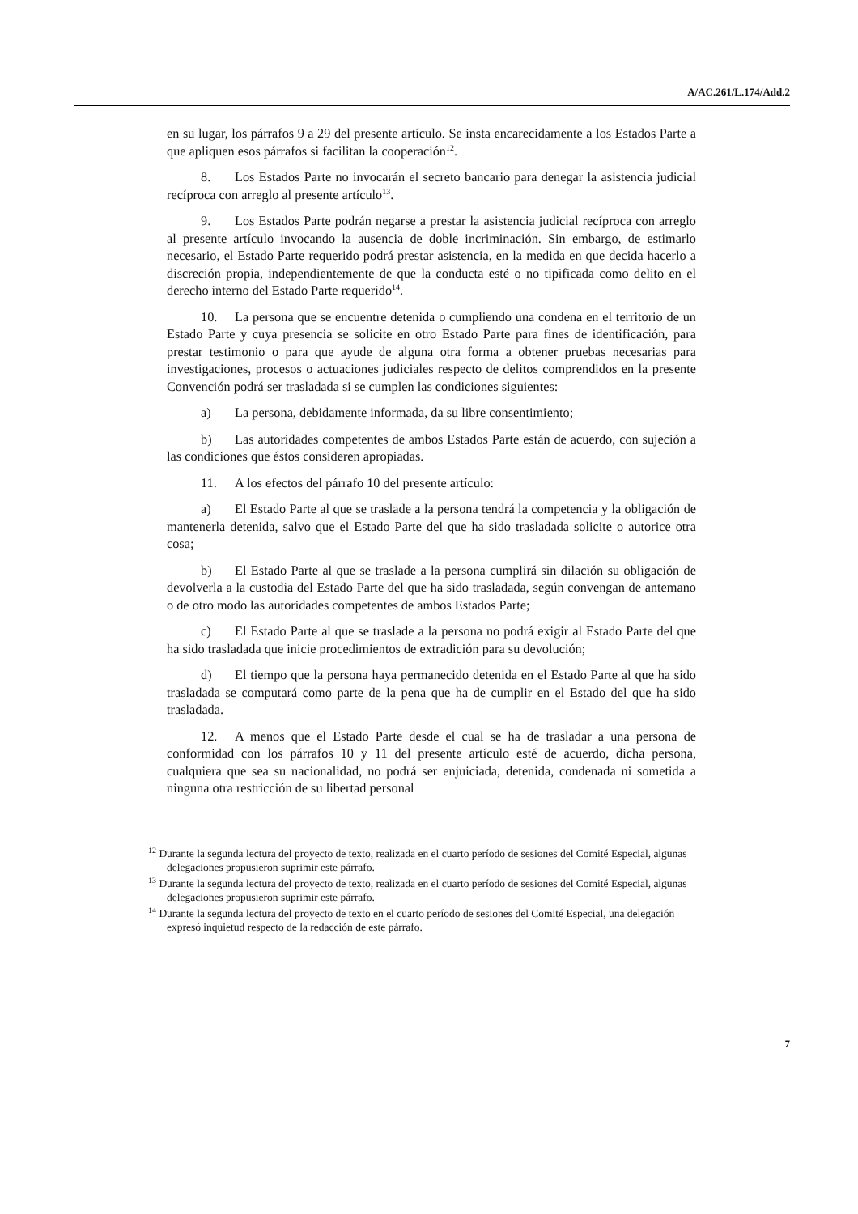A/AC.261/L.174/Add.2
en su lugar, los párrafos 9 a 29 del presente artículo. Se insta encarecidamente a los Estados Parte a que apliquen esos párrafos si facilitan la cooperación<sup>12</sup>.
8. Los Estados Parte no invocarán el secreto bancario para denegar la asistencia judicial recíproca con arreglo al presente artículo<sup>13</sup>.
9. Los Estados Parte podrán negarse a prestar la asistencia judicial recíproca con arreglo al presente artículo invocando la ausencia de doble incriminación. Sin embargo, de estimarlo necesario, el Estado Parte requerido podrá prestar asistencia, en la medida en que decida hacerlo a discreción propia, independientemente de que la conducta esté o no tipificada como delito en el derecho interno del Estado Parte requerido<sup>14</sup>.
10. La persona que se encuentre detenida o cumpliendo una condena en el territorio de un Estado Parte y cuya presencia se solicite en otro Estado Parte para fines de identificación, para prestar testimonio o para que ayude de alguna otra forma a obtener pruebas necesarias para investigaciones, procesos o actuaciones judiciales respecto de delitos comprendidos en la presente Convención podrá ser trasladada si se cumplen las condiciones siguientes:
a) La persona, debidamente informada, da su libre consentimiento;
b) Las autoridades competentes de ambos Estados Parte están de acuerdo, con sujeción a las condiciones que éstos consideren apropiadas.
11. A los efectos del párrafo 10 del presente artículo:
a) El Estado Parte al que se traslade a la persona tendrá la competencia y la obligación de mantenerla detenida, salvo que el Estado Parte del que ha sido trasladada solicite o autorice otra cosa;
b) El Estado Parte al que se traslade a la persona cumplirá sin dilación su obligación de devolverla a la custodia del Estado Parte del que ha sido trasladada, según convengan de antemano o de otro modo las autoridades competentes de ambos Estados Parte;
c) El Estado Parte al que se traslade a la persona no podrá exigir al Estado Parte del que ha sido trasladada que inicie procedimientos de extradición para su devolución;
d) El tiempo que la persona haya permanecido detenida en el Estado Parte al que ha sido trasladada se computará como parte de la pena que ha de cumplir en el Estado del que ha sido trasladada.
12. A menos que el Estado Parte desde el cual se ha de trasladar a una persona de conformidad con los párrafos 10 y 11 del presente artículo esté de acuerdo, dicha persona, cualquiera que sea su nacionalidad, no podrá ser enjuiciada, detenida, condenada ni sometida a ninguna otra restricción de su libertad personal
<sup>12</sup> Durante la segunda lectura del proyecto de texto, realizada en el cuarto período de sesiones del Comité Especial, algunas delegaciones propusieron suprimir este párrafo.
<sup>13</sup> Durante la segunda lectura del proyecto de texto, realizada en el cuarto período de sesiones del Comité Especial, algunas delegaciones propusieron suprimir este párrafo.
<sup>14</sup> Durante la segunda lectura del proyecto de texto en el cuarto período de sesiones del Comité Especial, una delegación expresó inquietud respecto de la redacción de este párrafo.
7